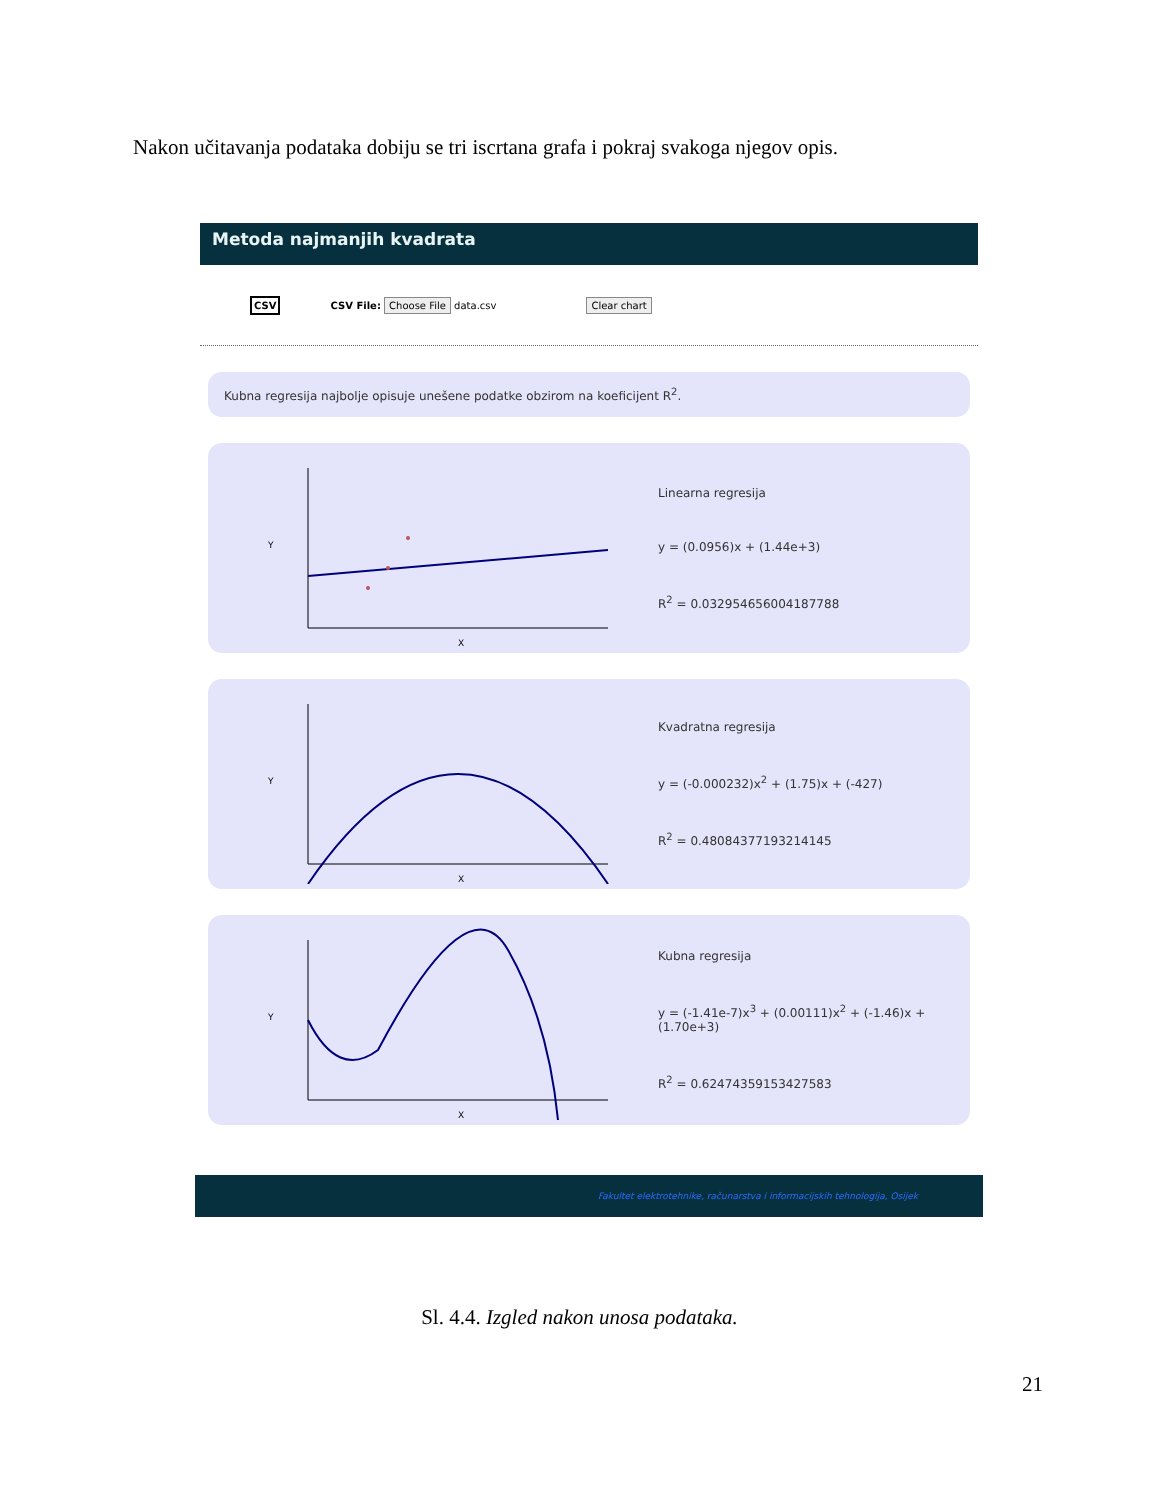Nakon učitavanja podataka dobiju se tri iscrtana grafa i pokraj svakoga njegov opis.
Metoda najmanjih kvadrata
CSV CSV File: Choose File data.csv Clear chart
Kubna regresija najbolje opisuje unešene podatke obzirom na koeficijent R<sup>2</sup>.
Y
X
Linearna regresija
y = (0.0956)x + (1.44e+3)
R<sup>2</sup> = 0.032954656004187788
Y
X
Kvadratna regresija
y = (-0.000232)x<sup>2</sup> + (1.75)x + (-427)
R<sup>2</sup> = 0.48084377193214145
Y
X
Kubna regresija
y = (-1.41e-7)x<sup>3</sup> + (0.00111)x<sup>2</sup> + (-1.46)x + (1.70e+3)
R<sup>2</sup> = 0.62474359153427583
Fakultet elektrotehnike, računarstva i informacijskih tehnologija, Osijek
Sl. 4.4. Izgled nakon unosa podataka.
21